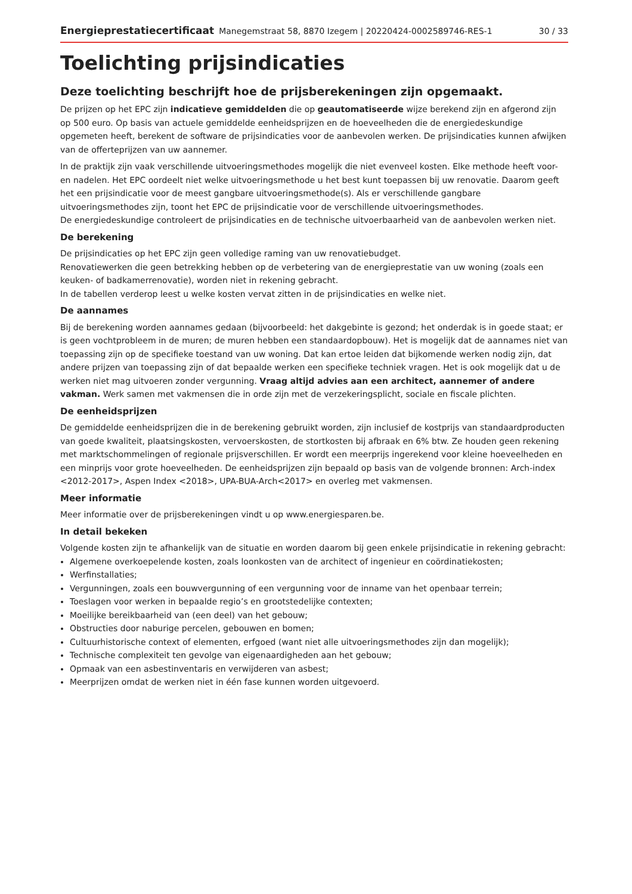Energieprestatiecertificaat Manegemstraat 58, 8870 Izegem | 20220424-0002589746-RES-1 30 / 33
Toelichting prijsindicaties
Deze toelichting beschrijft hoe de prijsberekeningen zijn opgemaakt.
De prijzen op het EPC zijn indicatieve gemiddelden die op geautomatiseerde wijze berekend zijn en afgerond zijn op 500 euro. Op basis van actuele gemiddelde eenheidsprijzen en de hoeveelheden die de energiedeskundige opgemeten heeft, berekent de software de prijsindicaties voor de aanbevolen werken. De prijsindicaties kunnen afwijken van de offerteprijzen van uw aannemer.
In de praktijk zijn vaak verschillende uitvoeringsmethodes mogelijk die niet evenveel kosten. Elke methode heeft voor- en nadelen. Het EPC oordeelt niet welke uitvoeringsmethode u het best kunt toepassen bij uw renovatie. Daarom geeft het een prijsindicatie voor de meest gangbare uitvoeringsmethode(s). Als er verschillende gangbare uitvoeringsmethodes zijn, toont het EPC de prijsindicatie voor de verschillende uitvoeringsmethodes.
De energiedeskundige controleert de prijsindicaties en de technische uitvoerbaarheid van de aanbevolen werken niet.
De berekening
De prijsindicaties op het EPC zijn geen volledige raming van uw renovatiebudget.
Renovatiewerken die geen betrekking hebben op de verbetering van de energieprestatie van uw woning (zoals een keuken- of badkamerrenovatie), worden niet in rekening gebracht.
In de tabellen verderop leest u welke kosten vervat zitten in de prijsindicaties en welke niet.
De aannames
Bij de berekening worden aannames gedaan (bijvoorbeeld: het dakgebinte is gezond; het onderdak is in goede staat; er is geen vochtprobleem in de muren; de muren hebben een standaardopbouw). Het is mogelijk dat de aannames niet van toepassing zijn op de specifieke toestand van uw woning. Dat kan ertoe leiden dat bijkomende werken nodig zijn, dat andere prijzen van toepassing zijn of dat bepaalde werken een specifieke techniek vragen. Het is ook mogelijk dat u de werken niet mag uitvoeren zonder vergunning. Vraag altijd advies aan een architect, aannemer of andere vakman. Werk samen met vakmensen die in orde zijn met de verzekeringsplicht, sociale en fiscale plichten.
De eenheidsprijzen
De gemiddelde eenheidsprijzen die in de berekening gebruikt worden, zijn inclusief de kostprijs van standaardproducten van goede kwaliteit, plaatsingskosten, vervoerskosten, de stortkosten bij afbraak en 6% btw. Ze houden geen rekening met marktschommelingen of regionale prijsverschillen. Er wordt een meerprijs ingerekend voor kleine hoeveelheden en een minprijs voor grote hoeveelheden. De eenheidsprijzen zijn bepaald op basis van de volgende bronnen: Arch-index <2012-2017>, Aspen Index <2018>, UPA-BUA-Arch<2017> en overleg met vakmensen.
Meer informatie
Meer informatie over de prijsberekeningen vindt u op www.energiesparen.be.
In detail bekeken
Volgende kosten zijn te afhankelijk van de situatie en worden daarom bij geen enkele prijsindicatie in rekening gebracht:
Algemene overkoepelende kosten, zoals loonkosten van de architect of ingenieur en coördinatiekosten;
Werfinstallaties;
Vergunningen, zoals een bouwvergunning of een vergunning voor de inname van het openbaar terrein;
Toeslagen voor werken in bepaalde regio’s en grootstedelijke contexten;
Moeilijke bereikbaarheid van (een deel) van het gebouw;
Obstructies door naburige percelen, gebouwen en bomen;
Cultuurhistorische context of elementen, erfgoed (want niet alle uitvoeringsmethodes zijn dan mogelijk);
Technische complexiteit ten gevolge van eigenaardigheden aan het gebouw;
Opmaak van een asbestinventaris en verwijderen van asbest;
Meerprijzen omdat de werken niet in één fase kunnen worden uitgevoerd.